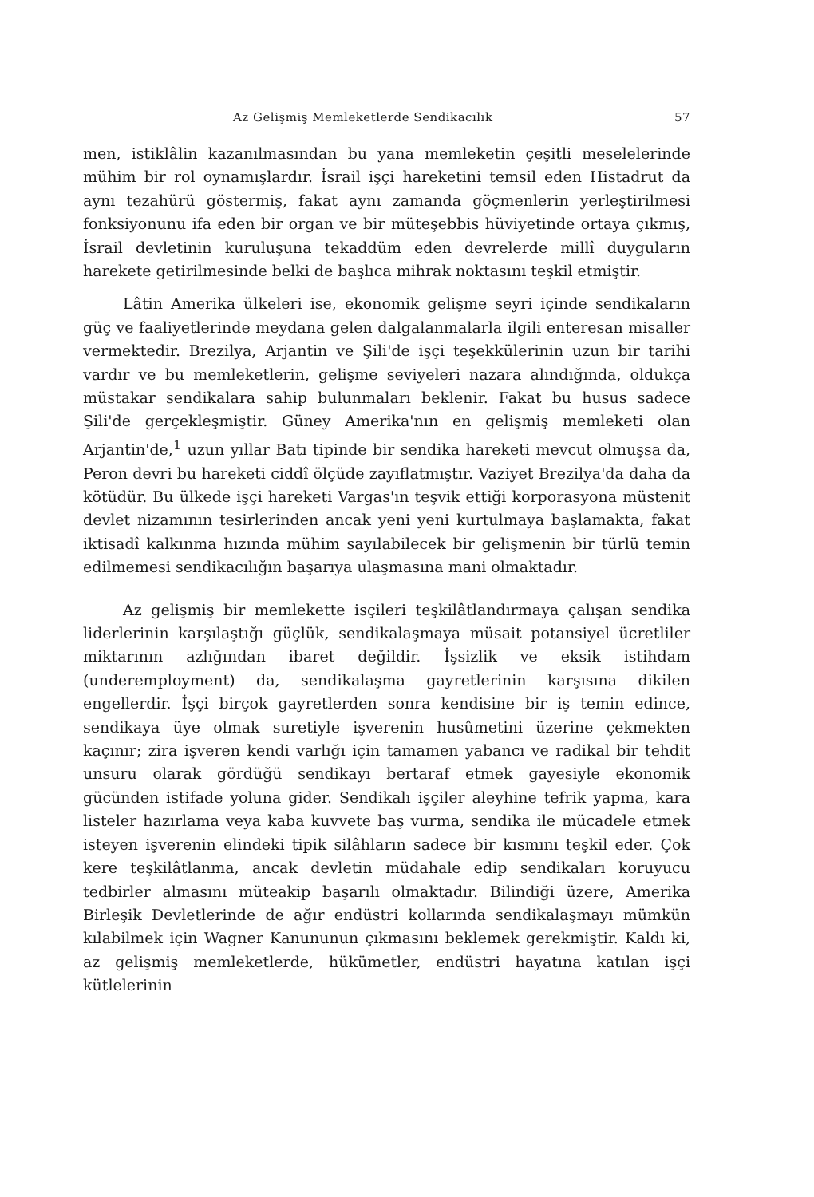Az Gelişmiş Memleketlerde Sendikacılık 57
men, istiklâlin kazanılmasından bu yana memleketin çeşitli meselelerinde mühim bir rol oynamışlardır. İsrail işçi hareketini temsil eden Histadrut da aynı tezahürü göstermiş, fakat aynı zamanda göçmenlerin yerleştirilmesi fonksiyonunu ifa eden bir organ ve bir müteşebbis hüviyetinde ortaya çıkmış, İsrail devletinin kuruluşuna tekaddüm eden devrelerde millî duyguların harekete getirilmesinde belki de başlıca mihrak noktasını teşkil etmiştir.
Lâtin Amerika ülkeleri ise, ekonomik gelişme seyri içinde sendikaların güç ve faaliyetlerinde meydana gelen dalgalanmalarla ilgili enteresan misaller vermektedir. Brezilya, Arjantin ve Şili'de işçi teşekkülerinin uzun bir tarihi vardır ve bu memleketlerin, gelişme seviyeleri nazara alındığında, oldukça müstakar sendikalara sahip bulunmaları beklenir. Fakat bu husus sadece Şili'de gerçekleşmiştir. Güney Amerika'nın en gelişmiş memleketi olan Arjantin'de,<sup>1</sup> uzun yıllar Batı tipinde bir sendika hareketi mevcut olmuşsa da, Peron devri bu hareketi ciddî ölçüde zayıflatmıştır. Vaziyet Brezilya'da daha da kötüdür. Bu ülkede işçi hareketi Vargas'ın teşvik ettiği korporasyona müstenit devlet nizamının tesirlerinden ancak yeni yeni kurtulmaya başlamakta, fakat iktisadî kalkınma hızında mühim sayılabilecek bir gelişmenin bir türlü temin edilmemesi sendikacılığın başarıya ulaşmasına mani olmaktadır.
Az gelişmiş bir memlekette isçileri teşkilâtlandırmaya çalışan sendika liderlerinin karşılaştığı güçlük, sendikalaşmaya müsait potansiyel ücretliler miktarının azlığından ibaret değildir. İşsizlik ve eksik istihdam (underemployment) da, sendikalaşma gayretlerinin karşısına dikilen engellerdir. İşçi birçok gayretlerden sonra kendisine bir iş temin edince, sendikaya üye olmak suretiyle işverenin husûmetini üzerine çekmekten kaçınır; zira işveren kendi varlığı için tamamen yabancı ve radikal bir tehdit unsuru olarak gördüğü sendikayı bertaraf etmek gayesiyle ekonomik gücünden istifade yoluna gider. Sendikalı işçiler aleyhine tefrik yapma, kara listeler hazırlama veya kaba kuvvete baş vurma, sendika ile mücadele etmek isteyen işverenin elindeki tipik silâhların sadece bir kısmını teşkil eder. Çok kere teşkilâtlanma, ancak devletin müdahale edip sendikaları koruyucu tedbirler almasını müteakip başarılı olmaktadır. Bilindiği üzere, Amerika Birleşik Devletlerinde de ağır endüstri kollarında sendikalaşmayı mümkün kılabilmek için Wagner Kanununun çıkmasını beklemek gerekmiştir. Kaldı ki, az gelişmiş memleketlerde, hükümetler, endüstri hayatına katılan işçi kütlelerinin